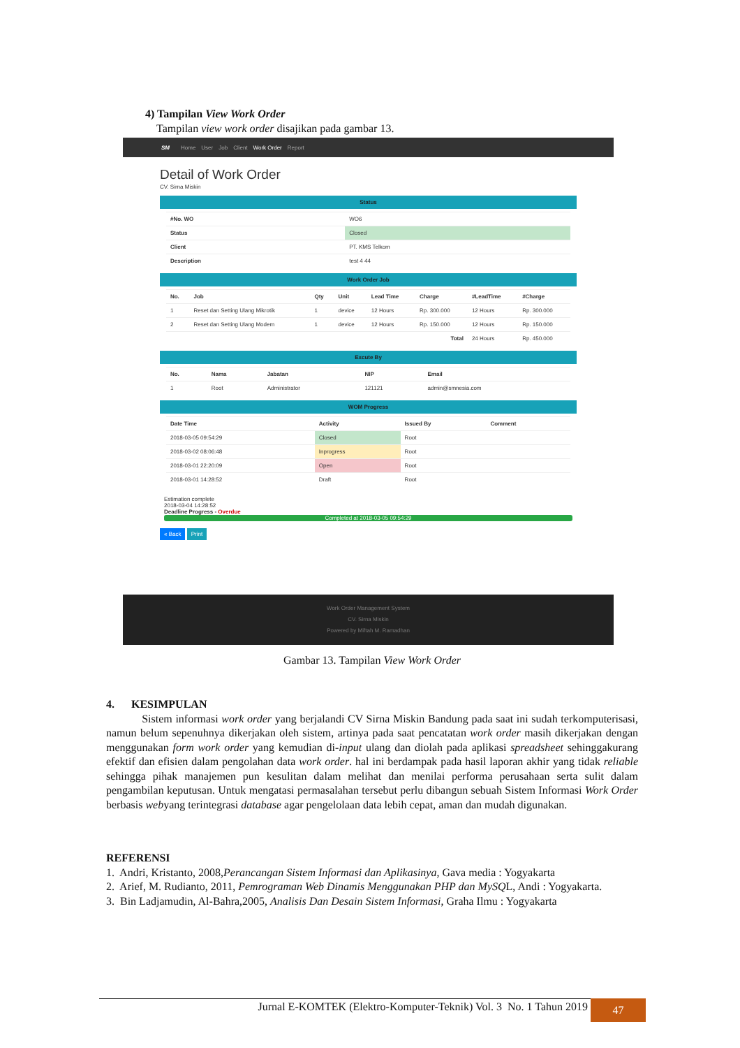4) Tampilan View Work Order
Tampilan view work order disajikan pada gambar 13.
SM Home User Job Client Work Order Report
Detail of Work Order
CV. Sirna Miskin
Status
| #No. WO | WO6 |
| Status | Closed |
| Client | PT. KMS Telkom |
| Description | test 4 44 |
Work Order Job
| No. | Job | Qty | Unit | Lead Time | Charge | #LeadTime | #Charge |
| --- | --- | --- | --- | --- | --- | --- | --- |
| 1 | Reset dan Setting Ulang Mikrotik | 1 | device | 12 Hours | Rp. 300.000 | 12 Hours | Rp. 300.000 |
| 2 | Reset dan Setting Ulang Modem | 1 | device | 12 Hours | Rp. 150.000 | 12 Hours | Rp. 150.000 |
| Total | | | | | | 24 Hours | Rp. 450.000 |
Excute By
| No. | Nama | Jabatan | NIP | Email |
| --- | --- | --- | --- | --- |
| 1 | Root | Administrator | 121121 | admin@smnesia.com |
WOM Progress
| Date Time | Activity | Issued By | Comment |
| --- | --- | --- | --- |
| 2018-03-05 09:54:29 | Closed | Root | |
| 2018-03-02 08:06:48 | Inprogress | Root | |
| 2018-03-01 22:20:09 | Open | Root | |
| 2018-03-01 14:28:52 | Draft | Root | |
Estimation complete
2018-03-04 14:28:52
Deadline Progress - Overdue
Completed at 2018-03-05 09:54:29
« Back Print
Work Order Management System
CV. Sirna Miskin
Powered by Miftah M. Ramadhan
Gambar 13. Tampilan View Work Order
4. KESIMPULAN
Sistem informasi work order yang berjalandi CV Sirna Miskin Bandung pada saat ini sudah terkomputerisasi, namun belum sepenuhnya dikerjakan oleh sistem, artinya pada saat pencatatan work order masih dikerjakan dengan menggunakan form work order yang kemudian di-input ulang dan diolah pada aplikasi spreadsheet sehinggakurang efektif dan efisien dalam pengolahan data work order. hal ini berdampak pada hasil laporan akhir yang tidak reliable sehingga pihak manajemen pun kesulitan dalam melihat dan menilai performa perusahaan serta sulit dalam pengambilan keputusan. Untuk mengatasi permasalahan tersebut perlu dibangun sebuah Sistem Informasi Work Order berbasis webyang terintegrasi database agar pengelolaan data lebih cepat, aman dan mudah digunakan.
REFERENSI
1. Andri, Kristanto, 2008,Perancangan Sistem Informasi dan Aplikasinya, Gava media : Yogyakarta
2. Arief, M. Rudianto, 2011, Pemrograman Web Dinamis Menggunakan PHP dan MySQL, Andi : Yogyakarta.
3. Bin Ladjamudin, Al-Bahra,2005, Analisis Dan Desain Sistem Informasi, Graha Ilmu : Yogyakarta
Jurnal E-KOMTEK (Elektro-Komputer-Teknik) Vol. 3 No. 1 Tahun 2019 47